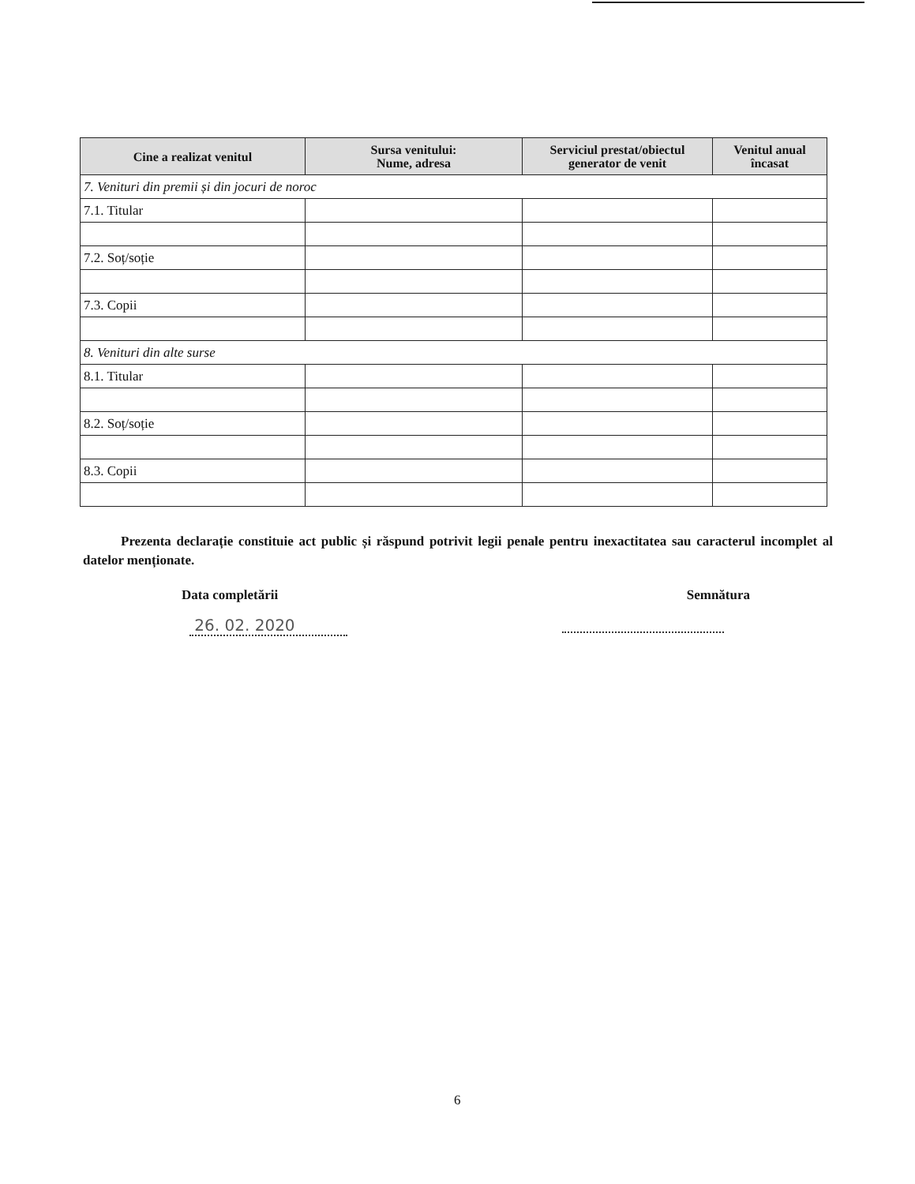| Cine a realizat venitul | Sursa venitului: Nume, adresa | Serviciul prestat/obiectul generator de venit | Venitul anual încasat |
| --- | --- | --- | --- |
| 7. Venituri din premii și din jocuri de noroc | | | |
| 7.1. Titular | | | |
| 7.2. Soț/soție | | | |
| 7.3. Copii | | | |
| 8. Venituri din alte surse | | | |
| 8.1. Titular | | | |
| 8.2. Soț/soție | | | |
| 8.3. Copii | | | |
Prezenta declarație constituie act public și răspund potrivit legii penale pentru inexactitatea sau caracterul incomplet al datelor menționate.
Data completării Semnătura
26. 02. 2020
6